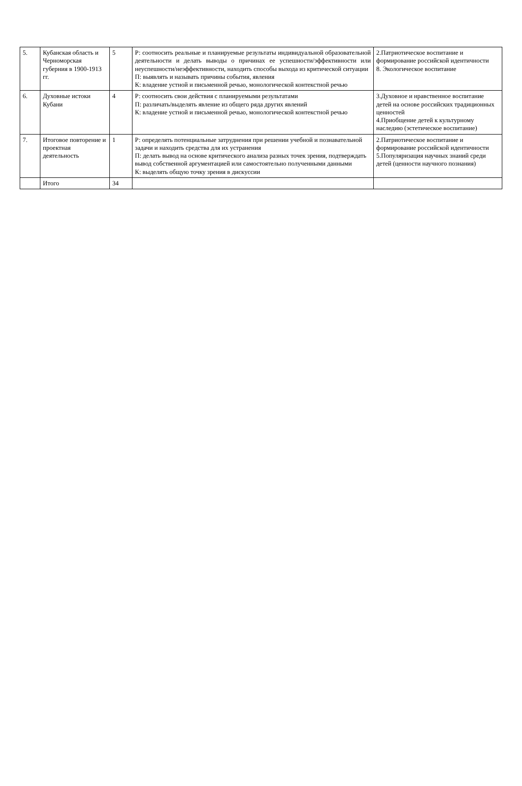| 5. | Кубанская область и Черноморская губерния в 1900-1913 гг. | 5 | Р: соотносить реальные и планируемые результаты индивидуальной образовательной деятельности и делать выводы о причинах ее успешности/эффективности или неуспешности/неэффективности, находить способы выхода из критической ситуации П: выявлять и называть причины события, явления К: владение устной и письменной речью, монологической контекстной речью | 2.Патриотическое воспитание и формирование российской идентичности 8. Экологическое воспитание |
| 6. | Духовные истоки Кубани | 4 | Р: соотносить свои действия с планируемыми результатами П: различать/выделять явление из общего ряда других явлений К: владение устной и письменной речью, монологической контекстной речью | 3.Духовное и нравственное воспитание детей на основе российских традиционных ценностей 4.Приобщение детей к культурному наследию (эстетическое воспитание) |
| 7. | Итоговое повторение и проектная деятельность | 1 | Р: определять потенциальные затруднения при решении учебной и познавательной задачи и находить средства для их устранения П: делать вывод на основе критического анализа разных точек зрения, подтверждать вывод собственной аргументацией или самостоятельно полученными данными К: выделять общую точку зрения в дискуссии | 2.Патриотическое воспитание и формирование российской идентичности 5.Популяризация научных знаний среди детей (ценности научного познания) |
| | Итого | 34 | | |